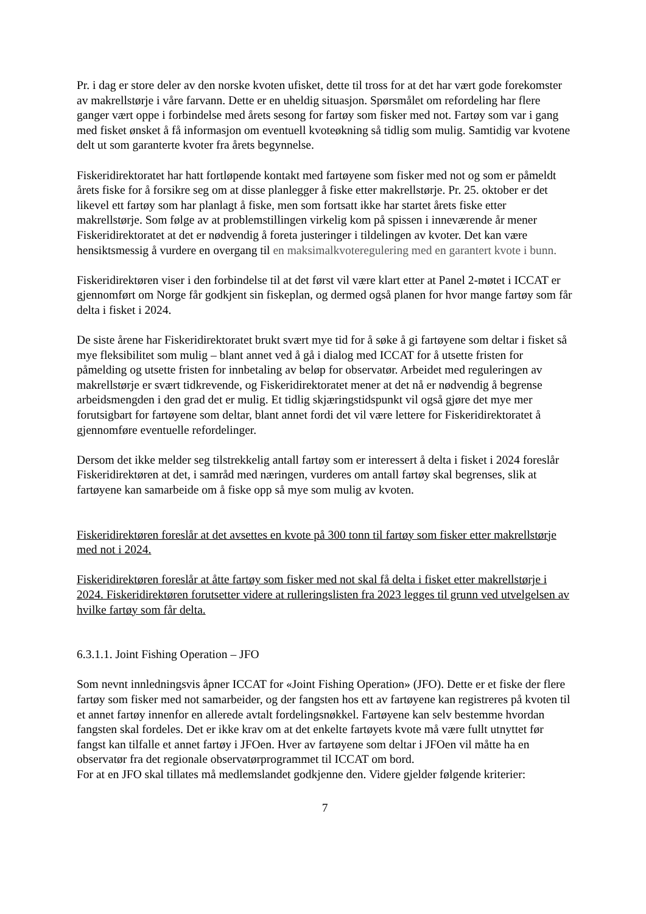Pr. i dag er store deler av den norske kvoten ufisket, dette til tross for at det har vært gode forekomster av makrellstørje i våre farvann. Dette er en uheldig situasjon. Spørsmålet om refordeling har flere ganger vært oppe i forbindelse med årets sesong for fartøy som fisker med not. Fartøy som var i gang med fisket ønsket å få informasjon om eventuell kvoteøkning så tidlig som mulig. Samtidig var kvotene delt ut som garanterte kvoter fra årets begynnelse.
Fiskeridirektoratet har hatt fortløpende kontakt med fartøyene som fisker med not og som er påmeldt årets fiske for å forsikre seg om at disse planlegger å fiske etter makrellstørje. Pr. 25. oktober er det likevel ett fartøy som har planlagt å fiske, men som fortsatt ikke har startet årets fiske etter makrellstørje. Som følge av at problemstillingen virkelig kom på spissen i inneværende år mener Fiskeridirektoratet at det er nødvendig å foreta justeringer i tildelingen av kvoter. Det kan være hensiktsmessig å vurdere en overgang til en maksimalkvoteregulering med en garantert kvote i bunn.
Fiskeridirektøren viser i den forbindelse til at det først vil være klart etter at Panel 2-møtet i ICCAT er gjennomført om Norge får godkjent sin fiskeplan, og dermed også planen for hvor mange fartøy som får delta i fisket i 2024.
De siste årene har Fiskeridirektoratet brukt svært mye tid for å søke å gi fartøyene som deltar i fisket så mye fleksibilitet som mulig – blant annet ved å gå i dialog med ICCAT for å utsette fristen for påmelding og utsette fristen for innbetaling av beløp for observatør. Arbeidet med reguleringen av makrellstørje er svært tidkrevende, og Fiskeridirektoratet mener at det nå er nødvendig å begrense arbeidsmengden i den grad det er mulig. Et tidlig skjæringstidspunkt vil også gjøre det mye mer forutsigbart for fartøyene som deltar, blant annet fordi det vil være lettere for Fiskeridirektoratet å gjennomføre eventuelle refordelinger.
Dersom det ikke melder seg tilstrekkelig antall fartøy som er interessert å delta i fisket i 2024 foreslår Fiskeridirektøren at det, i samråd med næringen, vurderes om antall fartøy skal begrenses, slik at fartøyene kan samarbeide om å fiske opp så mye som mulig av kvoten.
Fiskeridirektøren foreslår at det avsettes en kvote på 300 tonn til fartøy som fisker etter makrellstørje med not i 2024.
Fiskeridirektøren foreslår at åtte fartøy som fisker med not skal få delta i fisket etter makrellstørje i 2024. Fiskeridirektøren forutsetter videre at rulleringslisten fra 2023 legges til grunn ved utvelgelsen av hvilke fartøy som får delta.
6.3.1.1. Joint Fishing Operation – JFO
Som nevnt innledningsvis åpner ICCAT for «Joint Fishing Operation» (JFO). Dette er et fiske der flere fartøy som fisker med not samarbeider, og der fangsten hos ett av fartøyene kan registreres på kvoten til et annet fartøy innenfor en allerede avtalt fordelingsnøkkel. Fartøyene kan selv bestemme hvordan fangsten skal fordeles. Det er ikke krav om at det enkelte fartøyets kvote må være fullt utnyttet før fangst kan tilfalle et annet fartøy i JFOen. Hver av fartøyene som deltar i JFOen vil måtte ha en observatør fra det regionale observatørprogrammet til ICCAT om bord.
For at en JFO skal tillates må medlemslandet godkjenne den. Videre gjelder følgende kriterier:
7